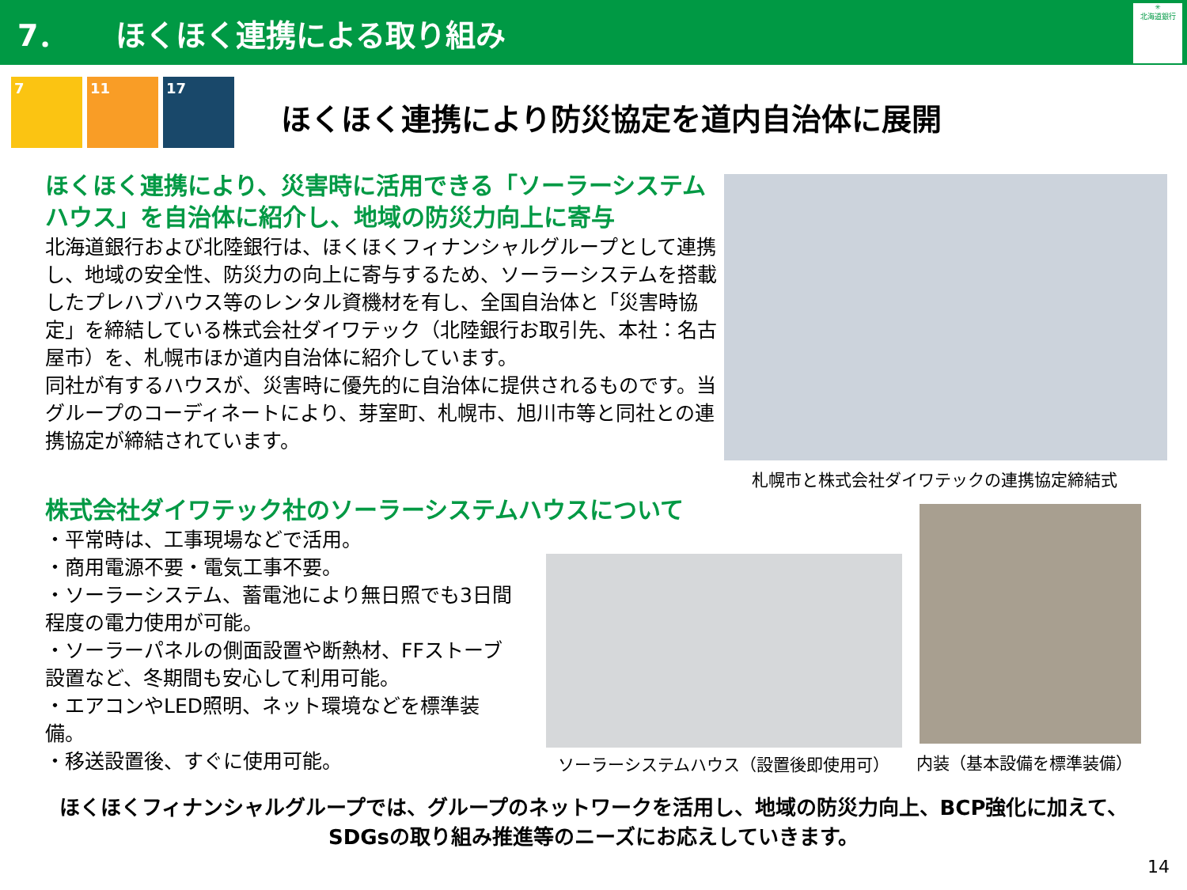7． ほくほく連携による取り組み
✳
北海道銀行
7 11 17
ほくほく連携により防災協定を道内自治体に展開
ほくほく連携により、災害時に活用できる「ソーラーシステムハウス」を自治体に紹介し、地域の防災力向上に寄与
北海道銀行および北陸銀行は、ほくほくフィナンシャルグループとして連携し、地域の安全性、防災力の向上に寄与するため、ソーラーシステムを搭載したプレハブハウス等のレンタル資機材を有し、全国自治体と「災害時協定」を締結している株式会社ダイワテック（北陸銀行お取引先、本社：名古屋市）を、札幌市ほか道内自治体に紹介しています。
同社が有するハウスが、災害時に優先的に自治体に提供されるものです。当グループのコーディネートにより、芽室町、札幌市、旭川市等と同社との連携協定が締結されています。
株式会社ダイワテック社のソーラーシステムハウスについて
・平常時は、工事現場などで活用。
・商用電源不要・電気工事不要。
・ソーラーシステム、蓄電池により無日照でも3日間程度の電力使用が可能。
・ソーラーパネルの側面設置や断熱材、FFストーブ設置など、冬期間も安心して利用可能。
・エアコンやLED照明、ネット環境などを標準装備。
・移送設置後、すぐに使用可能。
札幌市と株式会社ダイワテックの連携協定締結式
ソーラーシステムハウス（設置後即使用可）
内装（基本設備を標準装備）
ほくほくフィナンシャルグループでは、グループのネットワークを活用し、地域の防災力向上、BCP強化に加えて、
SDGsの取り組み推進等のニーズにお応えしていきます。
14